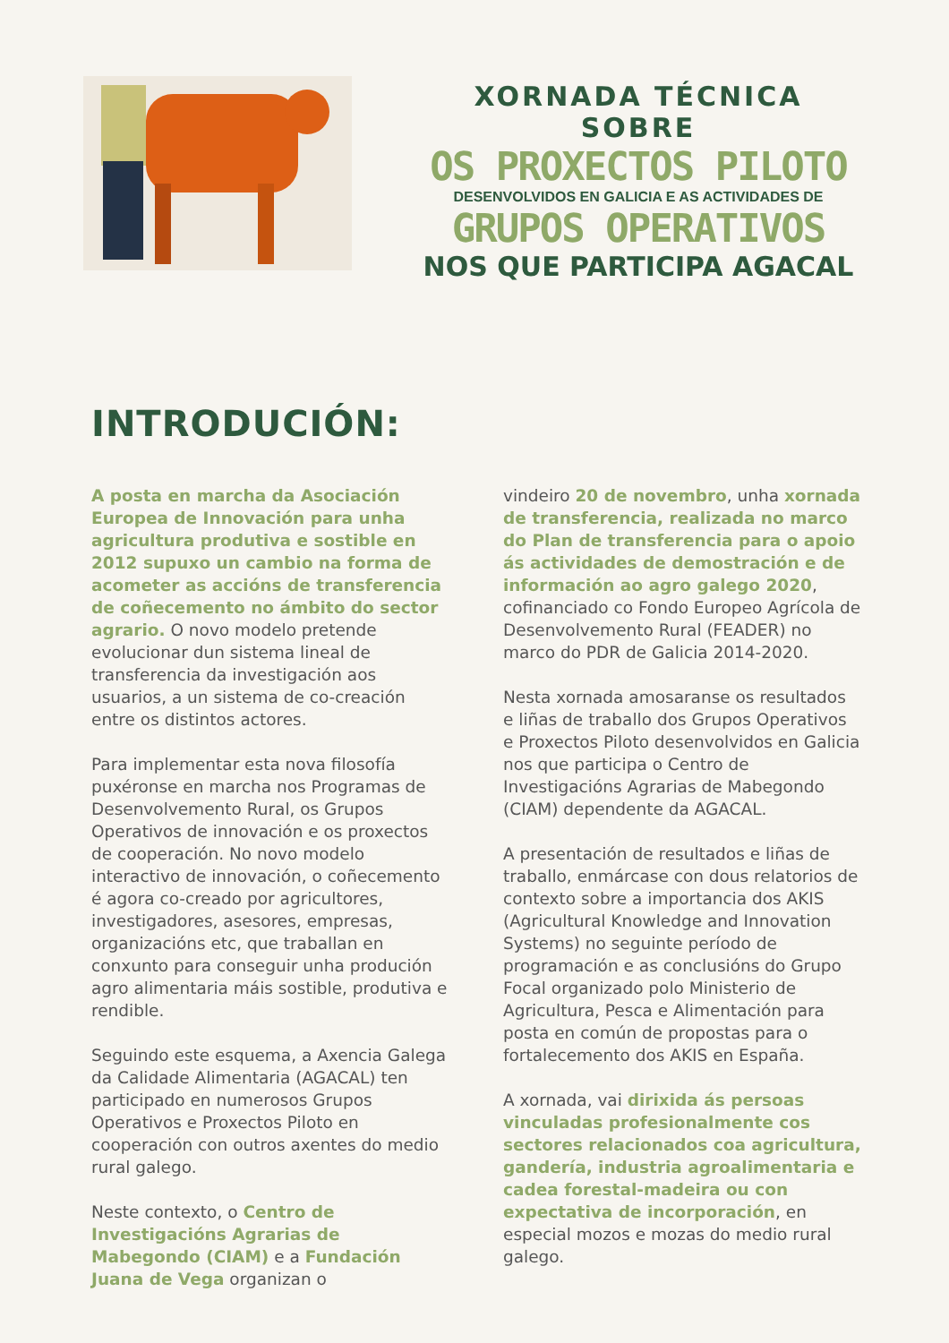XORNADA TÉCNICA SOBRE
OS PROXECTOS PILOTO
DESENVOLVIDOS EN GALICIA E AS ACTIVIDADES DE
GRUPOS OPERATIVOS
NOS QUE PARTICIPA AGACAL
INTRODUCIÓN:
A posta en marcha da Asociación Europea de Innovación para unha agricultura produtiva e sostible en 2012 supuxo un cambio na forma de acometer as accións de transferencia de coñecemento no ámbito do sector agrario. O novo modelo pretende evolucionar dun sistema lineal de transferencia da investigación aos usuarios, a un sistema de co-creación entre os distintos actores.
Para implementar esta nova filosofía puxéronse en marcha nos Programas de Desenvolvemento Rural, os Grupos Operativos de innovación e os proxectos de cooperación. No novo modelo interactivo de innovación, o coñecemento é agora co-creado por agricultores, investigadores, asesores, empresas, organizacións etc, que traballan en conxunto para conseguir unha produción agro alimentaria máis sostible, produtiva e rendible.
Seguindo este esquema, a Axencia Galega da Calidade Alimentaria (AGACAL) ten participado en numerosos Grupos Operativos e Proxectos Piloto en cooperación con outros axentes do medio rural galego.
Neste contexto, o Centro de Investigacións Agrarias de Mabegondo (CIAM) e a Fundación Juana de Vega organizan o
vindeiro 20 de novembro, unha xornada de transferencia, realizada no marco do Plan de transferencia para o apoio ás actividades de demostración e de información ao agro galego 2020, cofinanciado co Fondo Europeo Agrícola de Desenvolvemento Rural (FEADER) no marco do PDR de Galicia 2014-2020.
Nesta xornada amosaranse os resultados e liñas de traballo dos Grupos Operativos e Proxectos Piloto desenvolvidos en Galicia nos que participa o Centro de Investigacións Agrarias de Mabegondo (CIAM) dependente da AGACAL.
A presentación de resultados e liñas de traballo, enmárcase con dous relatorios de contexto sobre a importancia dos AKIS (Agricultural Knowledge and Innovation Systems) no seguinte período de programación e as conclusións do Grupo Focal organizado polo Ministerio de Agricultura, Pesca e Alimentación para posta en común de propostas para o fortalecemento dos AKIS en España.
A xornada, vai dirixida ás persoas vinculadas profesionalmente cos sectores relacionados coa agricultura, gandería, industria agroalimentaria e cadea forestal-madeira ou con expectativa de incorporación, en especial mozos e mozas do medio rural galego.